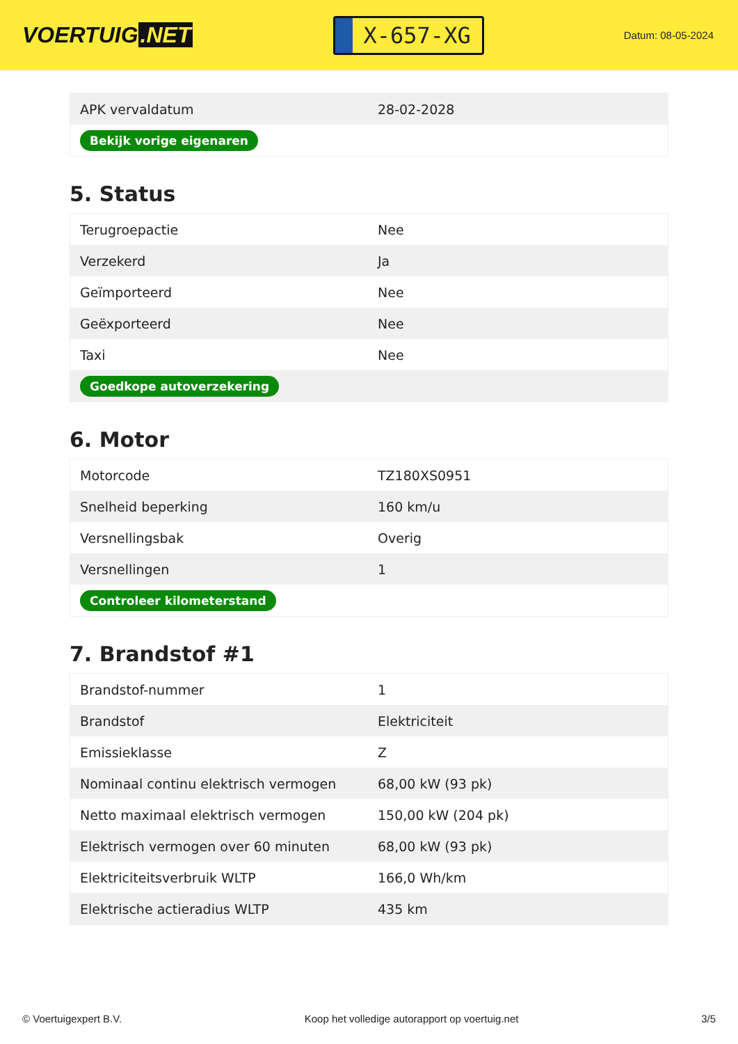VOERTUIG.NET
X-657-XG
Datum: 08-05-2024
| APK vervaldatum | 28-02-2028 |
| Bekijk vorige eigenaren | |
5. Status
| Terugroepactie | Nee |
| Verzekerd | Ja |
| Geïmporteerd | Nee |
| Geëxporteerd | Nee |
| Taxi | Nee |
| Goedkope autoverzekering | |
6. Motor
| Motorcode | TZ180XS0951 |
| Snelheid beperking | 160 km/u |
| Versnellingsbak | Overig |
| Versnellingen | 1 |
| Controleer kilometerstand | |
7. Brandstof #1
| Brandstof-nummer | 1 |
| Brandstof | Elektriciteit |
| Emissieklasse | Z |
| Nominaal continu elektrisch vermogen | 68,00 kW (93 pk) |
| Netto maximaal elektrisch vermogen | 150,00 kW (204 pk) |
| Elektrisch vermogen over 60 minuten | 68,00 kW (93 pk) |
| Elektriciteitsverbruik WLTP | 166,0 Wh/km |
| Elektrische actieradius WLTP | 435 km |
© Voertuigexpert B.V. Koop het volledige autorapport op voertuig.net 3/5